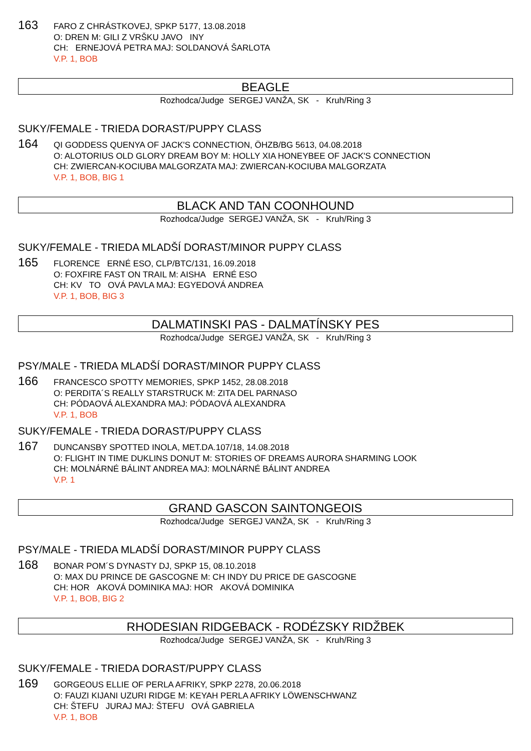163
FARO Z CHRÁSTKOVEJ, SPKP 5177, 13.08.2018
O: DREN M: GILI Z VRŠKU JAVO INY
CH: ERNEJOVÁ PETRA MAJ: SOLDANOVÁ ŠARLOTA
V.P. 1, BOB
BEAGLE
Rozhodca/Judge SERGEJ VANŽA, SK - Kruh/Ring 3
SUKY/FEMALE - TRIEDA DORAST/PUPPY CLASS
164
QI GODDESS QUENYA OF JACK'S CONNECTION, ÖHZB/BG 5613, 04.08.2018
O: ALOTORIUS OLD GLORY DREAM BOY M: HOLLY XIA HONEYBEE OF JACK'S CONNECTION
CH: ZWIERCAN-KOCIUBA MALGORZATA MAJ: ZWIERCAN-KOCIUBA MALGORZATA
V.P. 1, BOB, BIG 1
BLACK AND TAN COONHOUND
Rozhodca/Judge SERGEJ VANŽA, SK - Kruh/Ring 3
SUKY/FEMALE - TRIEDA MLADŠÍ DORAST/MINOR PUPPY CLASS
165
FLORENCE ERNÉ ESO, CLP/BTC/131, 16.09.2018
O: FOXFIRE FAST ON TRAIL M: AISHA ERNÉ ESO
CH: KV TO OVÁ PAVLA MAJ: EGYEDOVÁ ANDREA
V.P. 1, BOB, BIG 3
DALMATINSKI PAS - DALMATÍNSKY PES
Rozhodca/Judge SERGEJ VANŽA, SK - Kruh/Ring 3
PSY/MALE - TRIEDA MLADŠÍ DORAST/MINOR PUPPY CLASS
166
FRANCESCO SPOTTY MEMORIES, SPKP 1452, 28.08.2018
O: PERDITA´S REALLY STARSTRUCK M: ZITA DEL PARNASO
CH: PÓDAOVÁ ALEXANDRA MAJ: PÓDAOVÁ ALEXANDRA
V.P. 1, BOB
SUKY/FEMALE - TRIEDA DORAST/PUPPY CLASS
167
DUNCANSBY SPOTTED INOLA, MET.DA.107/18, 14.08.2018
O: FLIGHT IN TIME DUKLINS DONUT M: STORIES OF DREAMS AURORA SHARMING LOOK
CH: MOLNÁRNÉ BÁLINT ANDREA MAJ: MOLNÁRNÉ BÁLINT ANDREA
V.P. 1
GRAND GASCON SAINTONGEOIS
Rozhodca/Judge SERGEJ VANŽA, SK - Kruh/Ring 3
PSY/MALE - TRIEDA MLADŠÍ DORAST/MINOR PUPPY CLASS
168
BONAR POM´S DYNASTY DJ, SPKP 15, 08.10.2018
O: MAX DU PRINCE DE GASCOGNE M: CH INDY DU PRICE DE GASCOGNE
CH: HOR AKOVÁ DOMINIKA MAJ: HOR AKOVÁ DOMINIKA
V.P. 1, BOB, BIG 2
RHODESIAN RIDGEBACK - RODÉZSKY RIDŽBEK
Rozhodca/Judge SERGEJ VANŽA, SK - Kruh/Ring 3
SUKY/FEMALE - TRIEDA DORAST/PUPPY CLASS
169
GORGEOUS ELLIE OF PERLA AFRIKY, SPKP 2278, 20.06.2018
O: FAUZI KIJANI UZURI RIDGE M: KEYAH PERLA AFRIKY LÖWENSCHWANZ
CH: ŠTEFU JURAJ MAJ: ŠTEFU OVÁ GABRIELA
V.P. 1, BOB